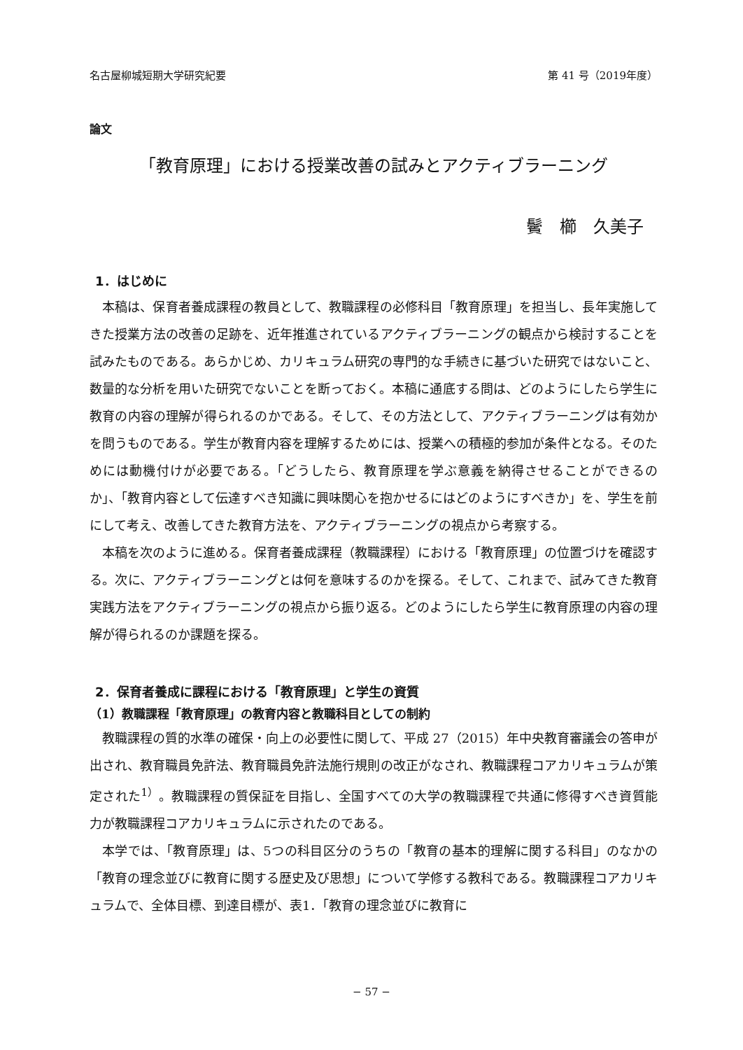名古屋柳城短期大学研究紀要 第 41 号（2019年度）
論文
「教育原理」における授業改善の試みとアクティブラーニング
鬢　櫛　久美子
1．はじめに
本稿は、保育者養成課程の教員として、教職課程の必修科目「教育原理」を担当し、長年実施してきた授業方法の改善の足跡を、近年推進されているアクティブラーニングの観点から検討することを試みたものである。あらかじめ、カリキュラム研究の専門的な手続きに基づいた研究ではないこと、数量的な分析を用いた研究でないことを断っておく。本稿に通底する問は、どのようにしたら学生に教育の内容の理解が得られるのかである。そして、その方法として、アクティブラーニングは有効かを問うものである。学生が教育内容を理解するためには、授業への積極的参加が条件となる。そのためには動機付けが必要である。「どうしたら、教育原理を学ぶ意義を納得させることができるのか」、「教育内容として伝達すべき知識に興味関心を抱かせるにはどのようにすべきか」を、学生を前にして考え、改善してきた教育方法を、アクティブラーニングの視点から考察する。
本稿を次のように進める。保育者養成課程（教職課程）における「教育原理」の位置づけを確認する。次に、アクティブラーニングとは何を意味するのかを探る。そして、これまで、試みてきた教育実践方法をアクティブラーニングの視点から振り返る。どのようにしたら学生に教育原理の内容の理解が得られるのか課題を探る。
2．保育者養成に課程における「教育原理」と学生の資質
（1）教職課程「教育原理」の教育内容と教職科目としての制約
教職課程の質的水準の確保・向上の必要性に関して、平成 27（2015）年中央教育審議会の答申が出され、教育職員免許法、教育職員免許法施行規則の改正がなされ、教職課程コアカリキュラムが策定された<sup>1）</sup>。教職課程の質保証を目指し、全国すべての大学の教職課程で共通に修得すべき資質能力が教職課程コアカリキュラムに示されたのである。
本学では、「教育原理」は、5つの科目区分のうちの「教育の基本的理解に関する科目」のなかの「教育の理念並びに教育に関する歴史及び思想」について学修する教科である。教職課程コアカリキュラムで、全体目標、到達目標が、表1．「教育の理念並びに教育に
− 57 −